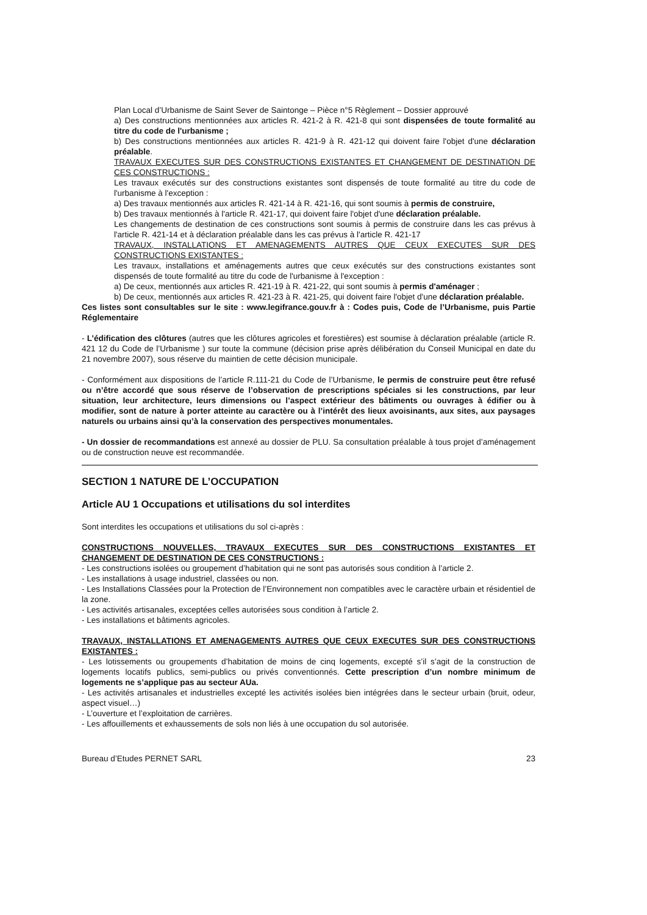Plan Local d’Urbanisme de Saint Sever de Saintonge – Pièce n°5 Règlement – Dossier approuvé
a) Des constructions mentionnées aux articles R. 421-2 à R. 421-8 qui sont dispensées de toute formalité au titre du code de l'urbanisme ;
b) Des constructions mentionnées aux articles R. 421-9 à R. 421-12 qui doivent faire l'objet d'une déclaration préalable.
TRAVAUX EXECUTES SUR DES CONSTRUCTIONS EXISTANTES ET CHANGEMENT DE DESTINATION DE CES CONSTRUCTIONS :
Les travaux exécutés sur des constructions existantes sont dispensés de toute formalité au titre du code de l'urbanisme à l'exception :
a) Des travaux mentionnés aux articles R. 421-14 à R. 421-16, qui sont soumis à permis de construire,
b) Des travaux mentionnés à l'article R. 421-17, qui doivent faire l'objet d'une déclaration préalable.
Les changements de destination de ces constructions sont soumis à permis de construire dans les cas prévus à l'article R. 421-14 et à déclaration préalable dans les cas prévus à l'article R. 421-17
TRAVAUX, INSTALLATIONS ET AMENAGEMENTS AUTRES QUE CEUX EXECUTES SUR DES CONSTRUCTIONS EXISTANTES :
Les travaux, installations et aménagements autres que ceux exécutés sur des constructions existantes sont dispensés de toute formalité au titre du code de l'urbanisme à l'exception :
a) De ceux, mentionnés aux articles R. 421-19 à R. 421-22, qui sont soumis à permis d'aménager ;
b) De ceux, mentionnés aux articles R. 421-23 à R. 421-25, qui doivent faire l'objet d'une déclaration préalable.
Ces listes sont consultables sur le site : www.legifrance.gouv.fr à : Codes puis, Code de l’Urbanisme, puis Partie Réglementaire
- L’édification des clôtures (autres que les clôtures agricoles et forestières) est soumise à déclaration préalable (article R. 421 12 du Code de l’Urbanisme ) sur toute la commune (décision prise après délibération du Conseil Municipal en date du 21 novembre 2007), sous réserve du maintien de cette décision municipale.
- Conformément aux dispositions de l’article R.111-21 du Code de l’Urbanisme, le permis de construire peut être refusé ou n’être accordé que sous réserve de l’observation de prescriptions spéciales si les constructions, par leur situation, leur architecture, leurs dimensions ou l’aspect extérieur des bâtiments ou ouvrages à édifier ou à modifier, sont de nature à porter atteinte au caractère ou à l’intérêt des lieux avoisinants, aux sites, aux paysages naturels ou urbains ainsi qu’à la conservation des perspectives monumentales.
- Un dossier de recommandations est annexé au dossier de PLU. Sa consultation préalable à tous projet d’aménagement ou de construction neuve est recommandée.
SECTION 1 NATURE DE L’OCCUPATION
Article AU 1 Occupations et utilisations du sol interdites
Sont interdites les occupations et utilisations du sol ci-après :
CONSTRUCTIONS NOUVELLES, TRAVAUX EXECUTES SUR DES CONSTRUCTIONS EXISTANTES ET CHANGEMENT DE DESTINATION DE CES CONSTRUCTIONS :
- Les constructions isolées ou groupement d’habitation qui ne sont pas autorisés sous condition à l’article 2.
- Les installations à usage industriel, classées ou non.
- Les Installations Classées pour la Protection de l’Environnement non compatibles avec le caractère urbain et résidentiel de la zone.
- Les activités artisanales, exceptées celles autorisées sous condition à l’article 2.
- Les installations et bâtiments agricoles.
TRAVAUX, INSTALLATIONS ET AMENAGEMENTS AUTRES QUE CEUX EXECUTES SUR DES CONSTRUCTIONS EXISTANTES :
- Les lotissements ou groupements d’habitation de moins de cinq logements, excepté s’il s’agit de la construction de logements locatifs publics, semi-publics ou privés conventionnés. Cette prescription d’un nombre minimum de logements ne s’applique pas au secteur AUa.
- Les activités artisanales et industrielles excepté les activités isolées bien intégrées dans le secteur urbain (bruit, odeur, aspect visuel…)
- L’ouverture et l’exploitation de carrières.
- Les affouillements et exhaussements de sols non liés à une occupation du sol autorisée.
Bureau d’Etudes PERNET SARL 23